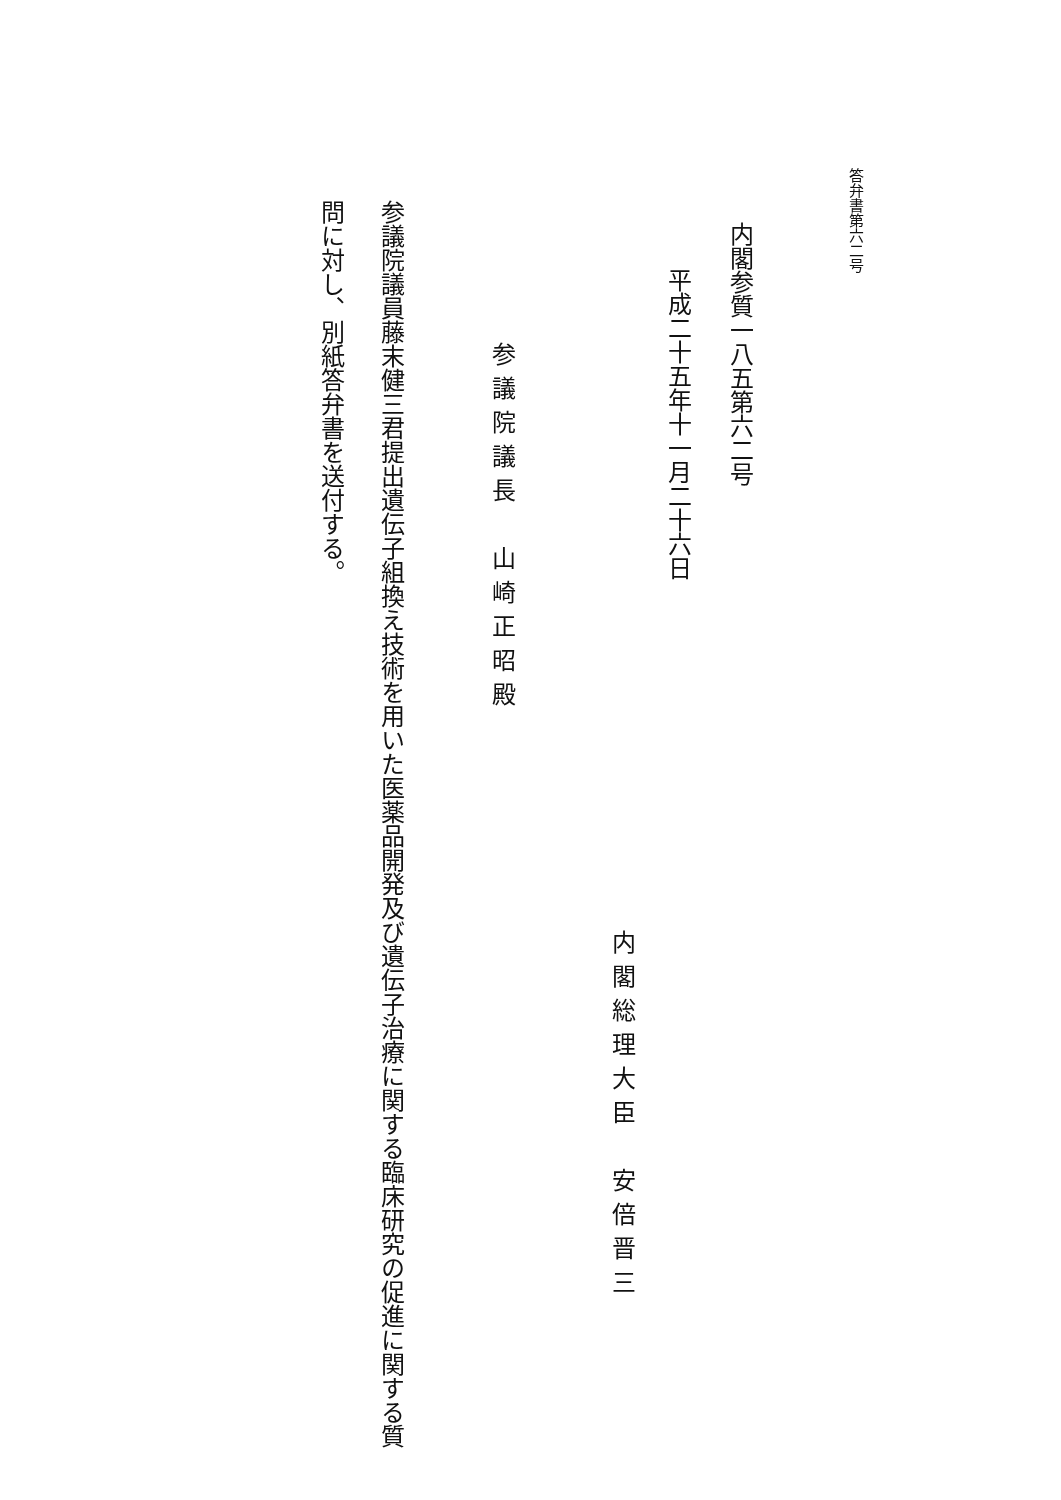答弁書第六二号
内閣参質一八五第六二号
平成二十五年十一月二十六日
内閣総理大臣　安倍晋三
参議院議長　山崎正昭殿
参議院議員藤末健三君提出遺伝子組換え技術を用いた医薬品開発及び遺伝子治療に関する臨床研究の促進に関する質問に対し、別紙答弁書を送付する。